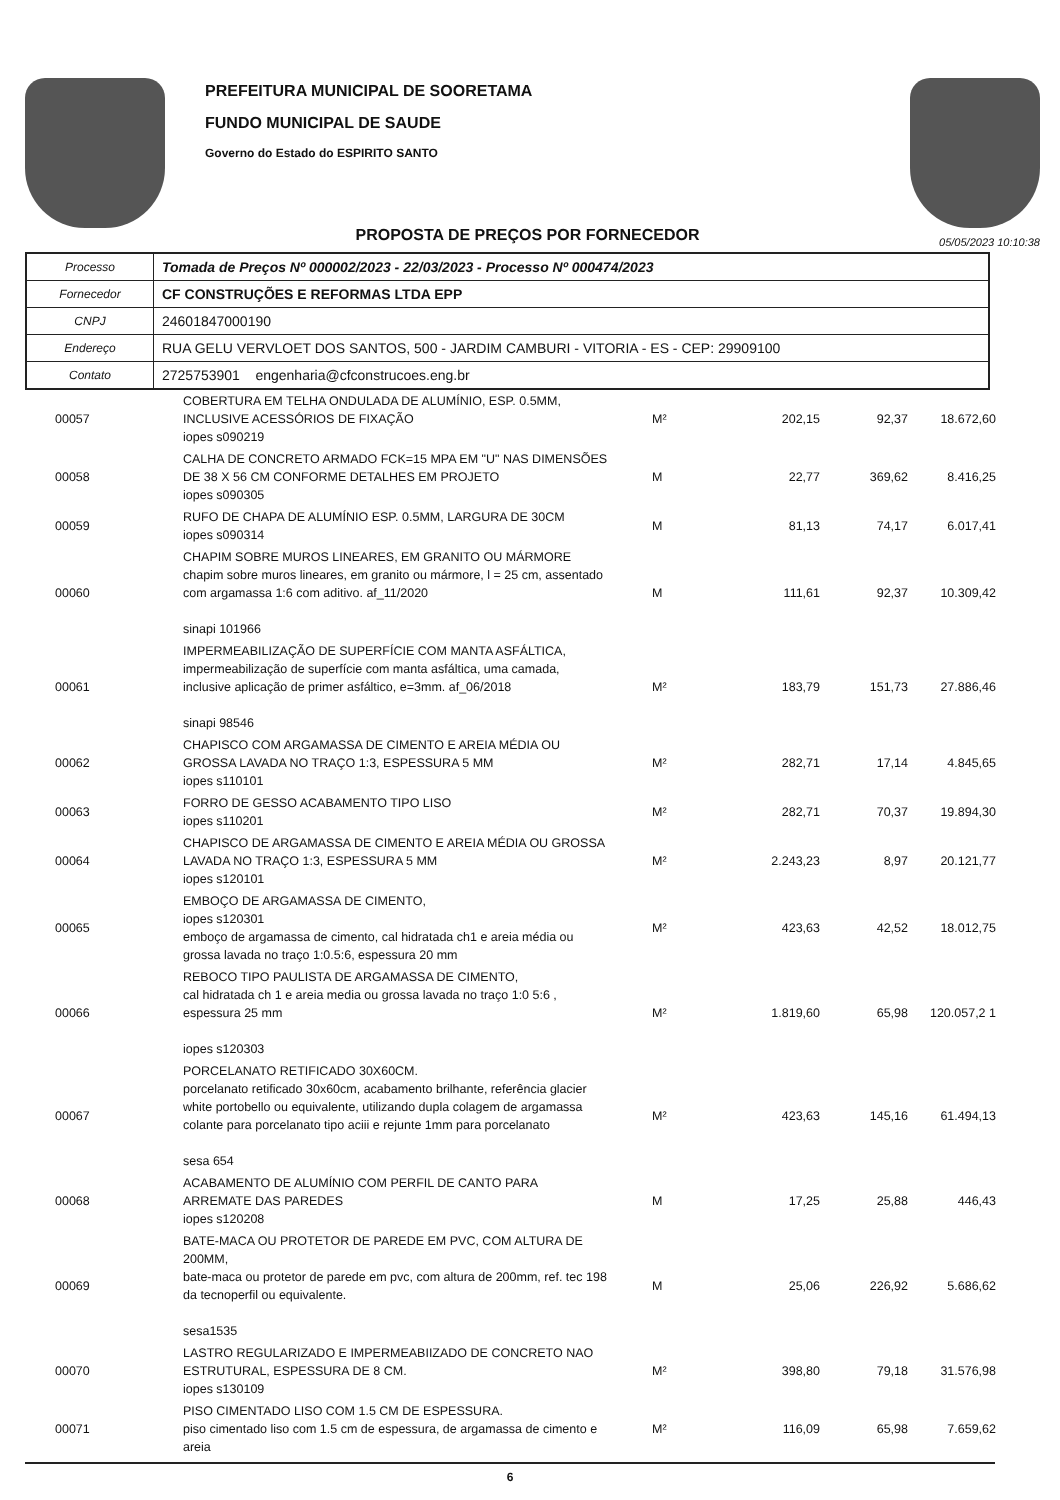PREFEITURA MUNICIPAL DE SOORETAMA
FUNDO MUNICIPAL DE SAUDE
Governo do Estado do ESPIRITO SANTO
PROPOSTA DE PREÇOS POR FORNECEDOR
05/05/2023 10:10:38
| Processo | Tomada de Preços Nº 000002/2023 - 22/03/2023 - Processo Nº 000474/2023 |
| Fornecedor | CF CONSTRUÇÕES E REFORMAS LTDA EPP |
| CNPJ | 24601847000190 |
| Endereço | RUA GELU VERVLOET DOS SANTOS, 500 - JARDIM CAMBURI - VITORIA - ES - CEP: 29909100 |
| Contato | 2725753901 engenharia@cfconstrucoes.eng.br |
| 00057 | COBERTURA EM TELHA ONDULADA DE ALUMÍNIO, ESP. 0.5MM, INCLUSIVE ACESSÓRIOS DE FIXAÇÃO iopes s090219 | M² | 202,15 | 92,37 | 18.672,60 |
| 00058 | CALHA DE CONCRETO ARMADO FCK=15 MPA EM "U" NAS DIMENSÕES DE 38 X 56 CM CONFORME DETALHES EM PROJETO iopes s090305 | M | 22,77 | 369,62 | 8.416,25 |
| 00059 | RUFO DE CHAPA DE ALUMÍNIO ESP. 0.5MM, LARGURA DE 30CM iopes s090314 | M | 81,13 | 74,17 | 6.017,41 |
| 00060 | CHAPIM SOBRE MUROS LINEARES, EM GRANITO OU MÁRMORE chapim sobre muros lineares, em granito ou mármore, l = 25 cm, assentado com argamassa 1:6 com aditivo. af_11/2020 sinapi 101966 | M | 111,61 | 92,37 | 10.309,42 |
| 00061 | IMPERMEABILIZAÇÃO DE SUPERFÍCIE COM MANTA ASFÁLTICA, impermeabilização de superfície com manta asfáltica, uma camada, inclusive aplicação de primer asfáltico, e=3mm. af_06/2018 sinapi 98546 | M² | 183,79 | 151,73 | 27.886,46 |
| 00062 | CHAPISCO COM ARGAMASSA DE CIMENTO E AREIA MÉDIA OU GROSSA LAVADA NO TRAÇO 1:3, ESPESSURA 5 MM iopes s110101 | M² | 282,71 | 17,14 | 4.845,65 |
| 00063 | FORRO DE GESSO ACABAMENTO TIPO LISO iopes s110201 | M² | 282,71 | 70,37 | 19.894,30 |
| 00064 | CHAPISCO DE ARGAMASSA DE CIMENTO E AREIA MÉDIA OU GROSSA LAVADA NO TRAÇO 1:3, ESPESSURA 5 MM iopes s120101 | M² | 2.243,23 | 8,97 | 20.121,77 |
| 00065 | EMBOÇO DE ARGAMASSA DE CIMENTO, iopes s120301 emboço de argamassa de cimento, cal hidratada ch1 e areia média ou grossa lavada no traço 1:0.5:6, espessura 20 mm | M² | 423,63 | 42,52 | 18.012,75 |
| 00066 | REBOCO TIPO PAULISTA DE ARGAMASSA DE CIMENTO, cal hidratada ch 1 e areia media ou grossa lavada no traço 1:0 5:6 , espessura 25 mm iopes s120303 | M² | 1.819,60 | 65,98 | 120.057,2 1 |
| 00067 | PORCELANATO RETIFICADO 30X60CM. porcelanato retificado 30x60cm, acabamento brilhante, referência glacier white portobello ou equivalente, utilizando dupla colagem de argamassa colante para porcelanato tipo aciii e rejunte 1mm para porcelanato sesa 654 | M² | 423,63 | 145,16 | 61.494,13 |
| 00068 | ACABAMENTO DE ALUMÍNIO COM PERFIL DE CANTO PARA ARREMATE DAS PAREDES iopes s120208 | M | 17,25 | 25,88 | 446,43 |
| 00069 | BATE-MACA OU PROTETOR DE PAREDE EM PVC, COM ALTURA DE 200MM, bate-maca ou protetor de parede em pvc, com altura de 200mm, ref. tec 198 da tecnoperfil ou equivalente. sesa1535 | M | 25,06 | 226,92 | 5.686,62 |
| 00070 | LASTRO REGULARIZADO E IMPERMEABIIZADO DE CONCRETO NAO ESTRUTURAL, ESPESSURA DE 8 CM. iopes s130109 | M² | 398,80 | 79,18 | 31.576,98 |
| 00071 | PISO CIMENTADO LISO COM 1.5 CM DE ESPESSURA. piso cimentado liso com 1.5 cm de espessura, de argamassa de cimento e areia | M² | 116,09 | 65,98 | 7.659,62 |
6